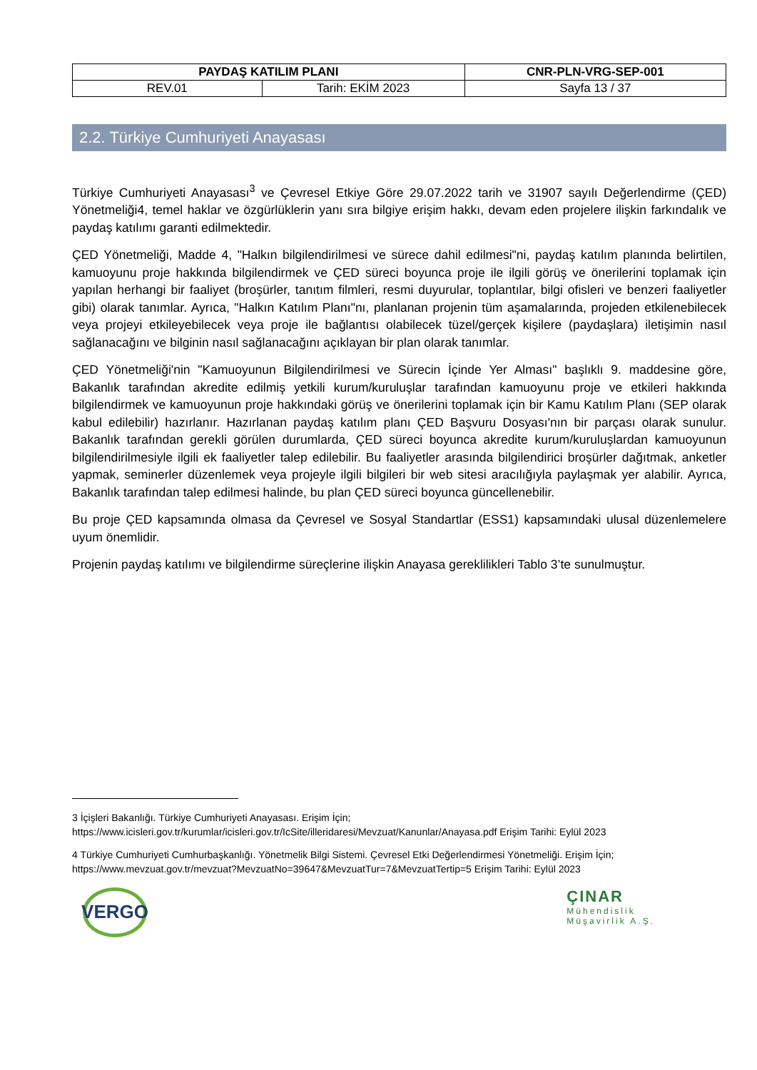| PAYDAŞ KATILIM PLANI | | CNR-PLN-VRG-SEP-001 |
| REV.01 | Tarih: EKİM 2023 | Sayfa 13 / 37 |
2.2. Türkiye Cumhuriyeti Anayasası
Türkiye Cumhuriyeti Anayasası<sup>3</sup> ve Çevresel Etkiye Göre 29.07.2022 tarih ve 31907 sayılı Değerlendirme (ÇED) Yönetmeliği4, temel haklar ve özgürlüklerin yanı sıra bilgiye erişim hakkı, devam eden projelere ilişkin farkındalık ve paydaş katılımı garanti edilmektedir.
ÇED Yönetmeliği, Madde 4, "Halkın bilgilendirilmesi ve sürece dahil edilmesi"ni, paydaş katılım planında belirtilen, kamuoyunu proje hakkında bilgilendirmek ve ÇED süreci boyunca proje ile ilgili görüş ve önerilerini toplamak için yapılan herhangi bir faaliyet (broşürler, tanıtım filmleri, resmi duyurular, toplantılar, bilgi ofisleri ve benzeri faaliyetler gibi) olarak tanımlar. Ayrıca, "Halkın Katılım Planı"nı, planlanan projenin tüm aşamalarında, projeden etkilenebilecek veya projeyi etkileyebilecek veya proje ile bağlantısı olabilecek tüzel/gerçek kişilere (paydaşlara) iletişimin nasıl sağlanacağını ve bilginin nasıl sağlanacağını açıklayan bir plan olarak tanımlar.
ÇED Yönetmeliği'nin "Kamuoyunun Bilgilendirilmesi ve Sürecin İçinde Yer Alması" başlıklı 9. maddesine göre, Bakanlık tarafından akredite edilmiş yetkili kurum/kuruluşlar tarafından kamuoyunu proje ve etkileri hakkında bilgilendirmek ve kamuoyunun proje hakkındaki görüş ve önerilerini toplamak için bir Kamu Katılım Planı (SEP olarak kabul edilebilir) hazırlanır. Hazırlanan paydaş katılım planı ÇED Başvuru Dosyası'nın bir parçası olarak sunulur. Bakanlık tarafından gerekli görülen durumlarda, ÇED süreci boyunca akredite kurum/kuruluşlardan kamuoyunun bilgilendirilmesiyle ilgili ek faaliyetler talep edilebilir. Bu faaliyetler arasında bilgilendirici broşürler dağıtmak, anketler yapmak, seminerler düzenlemek veya projeyle ilgili bilgileri bir web sitesi aracılığıyla paylaşmak yer alabilir. Ayrıca, Bakanlık tarafından talep edilmesi halinde, bu plan ÇED süreci boyunca güncellenebilir.
Bu proje ÇED kapsamında olmasa da Çevresel ve Sosyal Standartlar (ESS1) kapsamındaki ulusal düzenlemelere uyum önemlidir.
Projenin paydaş katılımı ve bilgilendirme süreçlerine ilişkin Anayasa gereklilikleri Tablo 3’te sunulmuştur.
3 İçişleri Bakanlığı. Türkiye Cumhuriyeti Anayasası. Erişim İçin;
https://www.icisleri.gov.tr/kurumlar/icisleri.gov.tr/IcSite/illeridaresi/Mevzuat/Kanunlar/Anayasa.pdf Erişim Tarihi: Eylül 2023
4 Türkiye Cumhuriyeti Cumhurbaşkanlığı. Yönetmelik Bilgi Sistemi. Çevresel Etki Değerlendirmesi Yönetmeliği. Erişim İçin;
https://www.mevzuat.gov.tr/mevzuat?MevzuatNo=39647&MevzuatTur=7&MevzuatTertip=5 Erişim Tarihi: Eylül 2023
VERGO
ÇINAR
Mühendislik
Müşavirlik A.Ş.